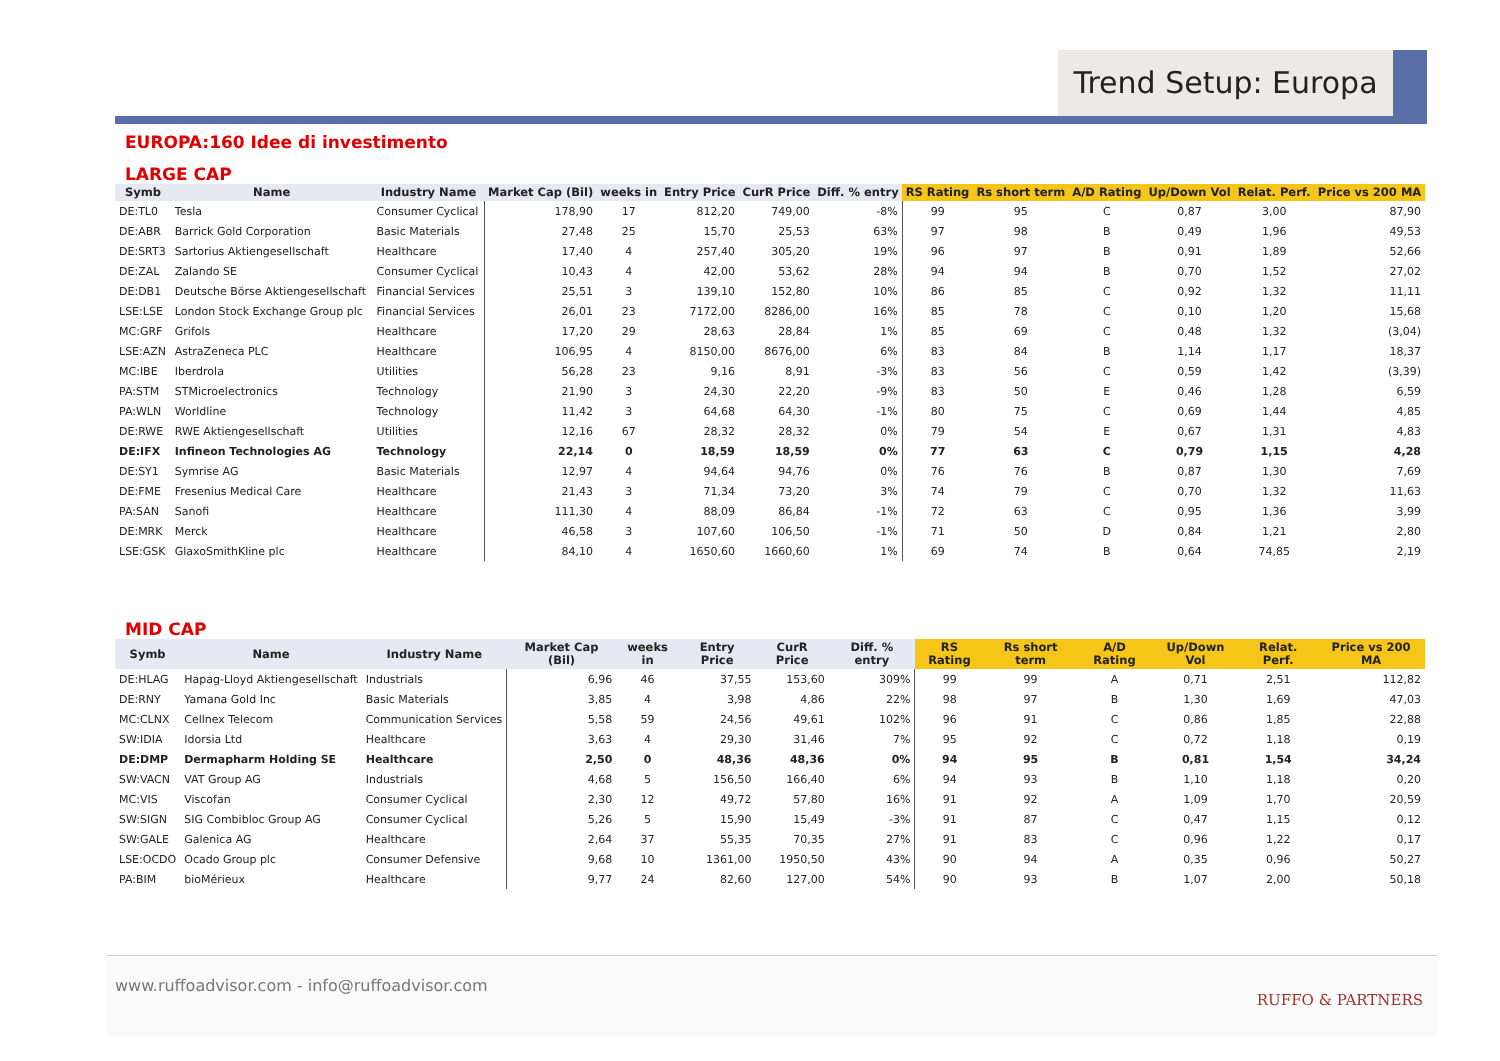Trend Setup: Europa
EUROPA:160 Idee di investimento
LARGE CAP
| Symb | Name | Industry Name | Market Cap (Bil) | weeks in | Entry Price | CurR Price | Diff. % entry | RS Rating | Rs short term | A/D Rating | Up/Down Vol | Relat. Perf. | Price vs 200 MA |
| --- | --- | --- | --- | --- | --- | --- | --- | --- | --- | --- | --- | --- | --- |
| DE:TL0 | Tesla | Consumer Cyclical | 178,90 | 17 | 812,20 | 749,00 | -8% | 99 | 95 | C | 0,87 | 3,00 | 87,90 |
| DE:ABR | Barrick Gold Corporation | Basic Materials | 27,48 | 25 | 15,70 | 25,53 | 63% | 97 | 98 | B | 0,49 | 1,96 | 49,53 |
| DE:SRT3 | Sartorius Aktiengesellschaft | Healthcare | 17,40 | 4 | 257,40 | 305,20 | 19% | 96 | 97 | B | 0,91 | 1,89 | 52,66 |
| DE:ZAL | Zalando SE | Consumer Cyclical | 10,43 | 4 | 42,00 | 53,62 | 28% | 94 | 94 | B | 0,70 | 1,52 | 27,02 |
| DE:DB1 | Deutsche Börse Aktiengesellschaft | Financial Services | 25,51 | 3 | 139,10 | 152,80 | 10% | 86 | 85 | C | 0,92 | 1,32 | 11,11 |
| LSE:LSE | London Stock Exchange Group plc | Financial Services | 26,01 | 23 | 7172,00 | 8286,00 | 16% | 85 | 78 | C | 0,10 | 1,20 | 15,68 |
| MC:GRF | Grifols | Healthcare | 17,20 | 29 | 28,63 | 28,84 | 1% | 85 | 69 | C | 0,48 | 1,32 | (3,04) |
| LSE:AZN | AstraZeneca PLC | Healthcare | 106,95 | 4 | 8150,00 | 8676,00 | 6% | 83 | 84 | B | 1,14 | 1,17 | 18,37 |
| MC:IBE | Iberdrola | Utilities | 56,28 | 23 | 9,16 | 8,91 | -3% | 83 | 56 | C | 0,59 | 1,42 | (3,39) |
| PA:STM | STMicroelectronics | Technology | 21,90 | 3 | 24,30 | 22,20 | -9% | 83 | 50 | E | 0,46 | 1,28 | 6,59 |
| PA:WLN | Worldline | Technology | 11,42 | 3 | 64,68 | 64,30 | -1% | 80 | 75 | C | 0,69 | 1,44 | 4,85 |
| DE:RWE | RWE Aktiengesellschaft | Utilities | 12,16 | 67 | 28,32 | 28,32 | 0% | 79 | 54 | E | 0,67 | 1,31 | 4,83 |
| DE:IFX | Infineon Technologies AG | Technology | 22,14 | 0 | 18,59 | 18,59 | 0% | 77 | 63 | C | 0,79 | 1,15 | 4,28 |
| DE:SY1 | Symrise AG | Basic Materials | 12,97 | 4 | 94,64 | 94,76 | 0% | 76 | 76 | B | 0,87 | 1,30 | 7,69 |
| DE:FME | Fresenius Medical Care | Healthcare | 21,43 | 3 | 71,34 | 73,20 | 3% | 74 | 79 | C | 0,70 | 1,32 | 11,63 |
| PA:SAN | Sanofi | Healthcare | 111,30 | 4 | 88,09 | 86,84 | -1% | 72 | 63 | C | 0,95 | 1,36 | 3,99 |
| DE:MRK | Merck | Healthcare | 46,58 | 3 | 107,60 | 106,50 | -1% | 71 | 50 | D | 0,84 | 1,21 | 2,80 |
| LSE:GSK | GlaxoSmithKline plc | Healthcare | 84,10 | 4 | 1650,60 | 1660,60 | 1% | 69 | 74 | B | 0,64 | 74,85 | 2,19 |
MID CAP
| Symb | Name | Industry Name | Market Cap (Bil) | weeks in | Entry Price | CurR Price | Diff. % entry | RS Rating | Rs short term | A/D Rating | Up/Down Vol | Relat. Perf. | Price vs 200 MA |
| --- | --- | --- | --- | --- | --- | --- | --- | --- | --- | --- | --- | --- | --- |
| DE:HLAG | Hapag-Lloyd Aktiengesellschaft | Industrials | 6,96 | 46 | 37,55 | 153,60 | 309% | 99 | 99 | A | 0,71 | 2,51 | 112,82 |
| DE:RNY | Yamana Gold Inc | Basic Materials | 3,85 | 4 | 3,98 | 4,86 | 22% | 98 | 97 | B | 1,30 | 1,69 | 47,03 |
| MC:CLNX | Cellnex Telecom | Communication Services | 5,58 | 59 | 24,56 | 49,61 | 102% | 96 | 91 | C | 0,86 | 1,85 | 22,88 |
| SW:IDIA | Idorsia Ltd | Healthcare | 3,63 | 4 | 29,30 | 31,46 | 7% | 95 | 92 | C | 0,72 | 1,18 | 0,19 |
| DE:DMP | Dermapharm Holding SE | Healthcare | 2,50 | 0 | 48,36 | 48,36 | 0% | 94 | 95 | B | 0,81 | 1,54 | 34,24 |
| SW:VACN | VAT Group AG | Industrials | 4,68 | 5 | 156,50 | 166,40 | 6% | 94 | 93 | B | 1,10 | 1,18 | 0,20 |
| MC:VIS | Viscofan | Consumer Cyclical | 2,30 | 12 | 49,72 | 57,80 | 16% | 91 | 92 | A | 1,09 | 1,70 | 20,59 |
| SW:SIGN | SIG Combibloc Group AG | Consumer Cyclical | 5,26 | 5 | 15,90 | 15,49 | -3% | 91 | 87 | C | 0,47 | 1,15 | 0,12 |
| SW:GALE | Galenica AG | Healthcare | 2,64 | 37 | 55,35 | 70,35 | 27% | 91 | 83 | C | 0,96 | 1,22 | 0,17 |
| LSE:OCDO | Ocado Group plc | Consumer Defensive | 9,68 | 10 | 1361,00 | 1950,50 | 43% | 90 | 94 | A | 0,35 | 0,96 | 50,27 |
| PA:BIM | bioMérieux | Healthcare | 9,77 | 24 | 82,60 | 127,00 | 54% | 90 | 93 | B | 1,07 | 2,00 | 50,18 |
www.ruffoadvisor.com - info@ruffoadvisor.com
RUFFO & PARTNERS